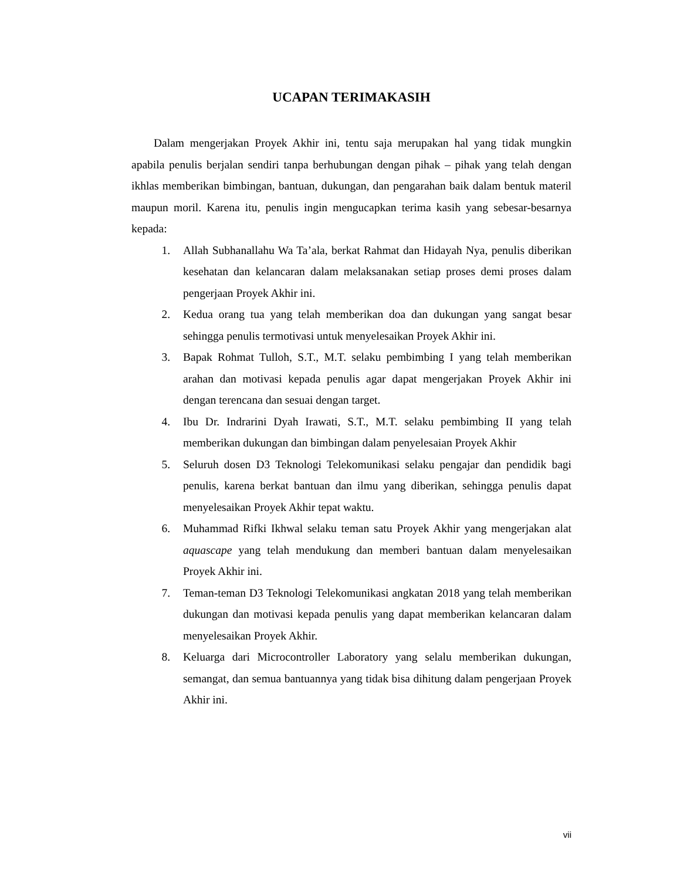UCAPAN TERIMAKASIH
Dalam mengerjakan Proyek Akhir ini, tentu saja merupakan hal yang tidak mungkin apabila penulis berjalan sendiri tanpa berhubungan dengan pihak – pihak yang telah dengan ikhlas memberikan bimbingan, bantuan, dukungan, dan pengarahan baik dalam bentuk materil maupun moril. Karena itu, penulis ingin mengucapkan terima kasih yang sebesar-besarnya kepada:
1. Allah Subhanallahu Wa Ta’ala, berkat Rahmat dan Hidayah Nya, penulis diberikan kesehatan dan kelancaran dalam melaksanakan setiap proses demi proses dalam pengerjaan Proyek Akhir ini.
2. Kedua orang tua yang telah memberikan doa dan dukungan yang sangat besar sehingga penulis termotivasi untuk menyelesaikan Proyek Akhir ini.
3. Bapak Rohmat Tulloh, S.T., M.T. selaku pembimbing I yang telah memberikan arahan dan motivasi kepada penulis agar dapat mengerjakan Proyek Akhir ini dengan terencana dan sesuai dengan target.
4. Ibu Dr. Indrarini Dyah Irawati, S.T., M.T. selaku pembimbing II yang telah memberikan dukungan dan bimbingan dalam penyelesaian Proyek Akhir
5. Seluruh dosen D3 Teknologi Telekomunikasi selaku pengajar dan pendidik bagi penulis, karena berkat bantuan dan ilmu yang diberikan, sehingga penulis dapat menyelesaikan Proyek Akhir tepat waktu.
6. Muhammad Rifki Ikhwal selaku teman satu Proyek Akhir yang mengerjakan alat aquascape yang telah mendukung dan memberi bantuan dalam menyelesaikan Proyek Akhir ini.
7. Teman-teman D3 Teknologi Telekomunikasi angkatan 2018 yang telah memberikan dukungan dan motivasi kepada penulis yang dapat memberikan kelancaran dalam menyelesaikan Proyek Akhir.
8. Keluarga dari Microcontroller Laboratory yang selalu memberikan dukungan, semangat, dan semua bantuannya yang tidak bisa dihitung dalam pengerjaan Proyek Akhir ini.
vii